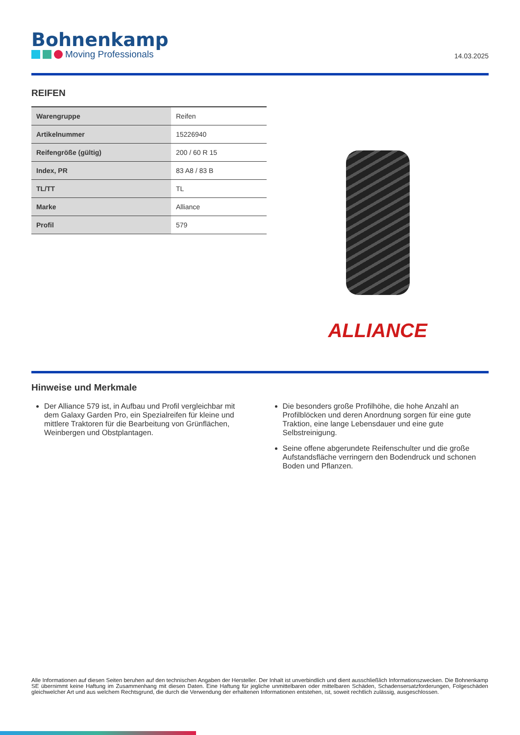Bohnenkamp
Moving Professionals
14.03.2025
REIFEN
| Warengruppe | Reifen |
| Artikelnummer | 15226940 |
| Reifengröße (gültig) | 200 / 60 R 15 |
| Index, PR | 83 A8 / 83 B |
| TL/TT | TL |
| Marke | Alliance |
| Profil | 579 |
ALLIANCE
Hinweise und Merkmale
Der Alliance 579 ist, in Aufbau und Profil vergleichbar mit dem Galaxy Garden Pro, ein Spezialreifen für kleine und mittlere Traktoren für die Bearbeitung von Grünflächen, Weinbergen und Obstplantagen.
Die besonders große Profilhöhe, die hohe Anzahl an Profilblöcken und deren Anordnung sorgen für eine gute Traktion, eine lange Lebensdauer und eine gute Selbstreinigung.
Seine offene abgerundete Reifenschulter und die große Aufstandsfläche verringern den Bodendruck und schonen Boden und Pflanzen.
Alle Informationen auf diesen Seiten beruhen auf den technischen Angaben der Hersteller. Der Inhalt ist unverbindlich und dient ausschließlich Informationszwecken. Die Bohnenkamp SE übernimmt keine Haftung im Zusammenhang mit diesen Daten. Eine Haftung für jegliche unmittelbaren oder mittelbaren Schäden, Schadensersatzforderungen, Folgeschäden gleichwelcher Art und aus welchem Rechtsgrund, die durch die Verwendung der erhaltenen Informationen entstehen, ist, soweit rechtlich zulässig, ausgeschlossen.